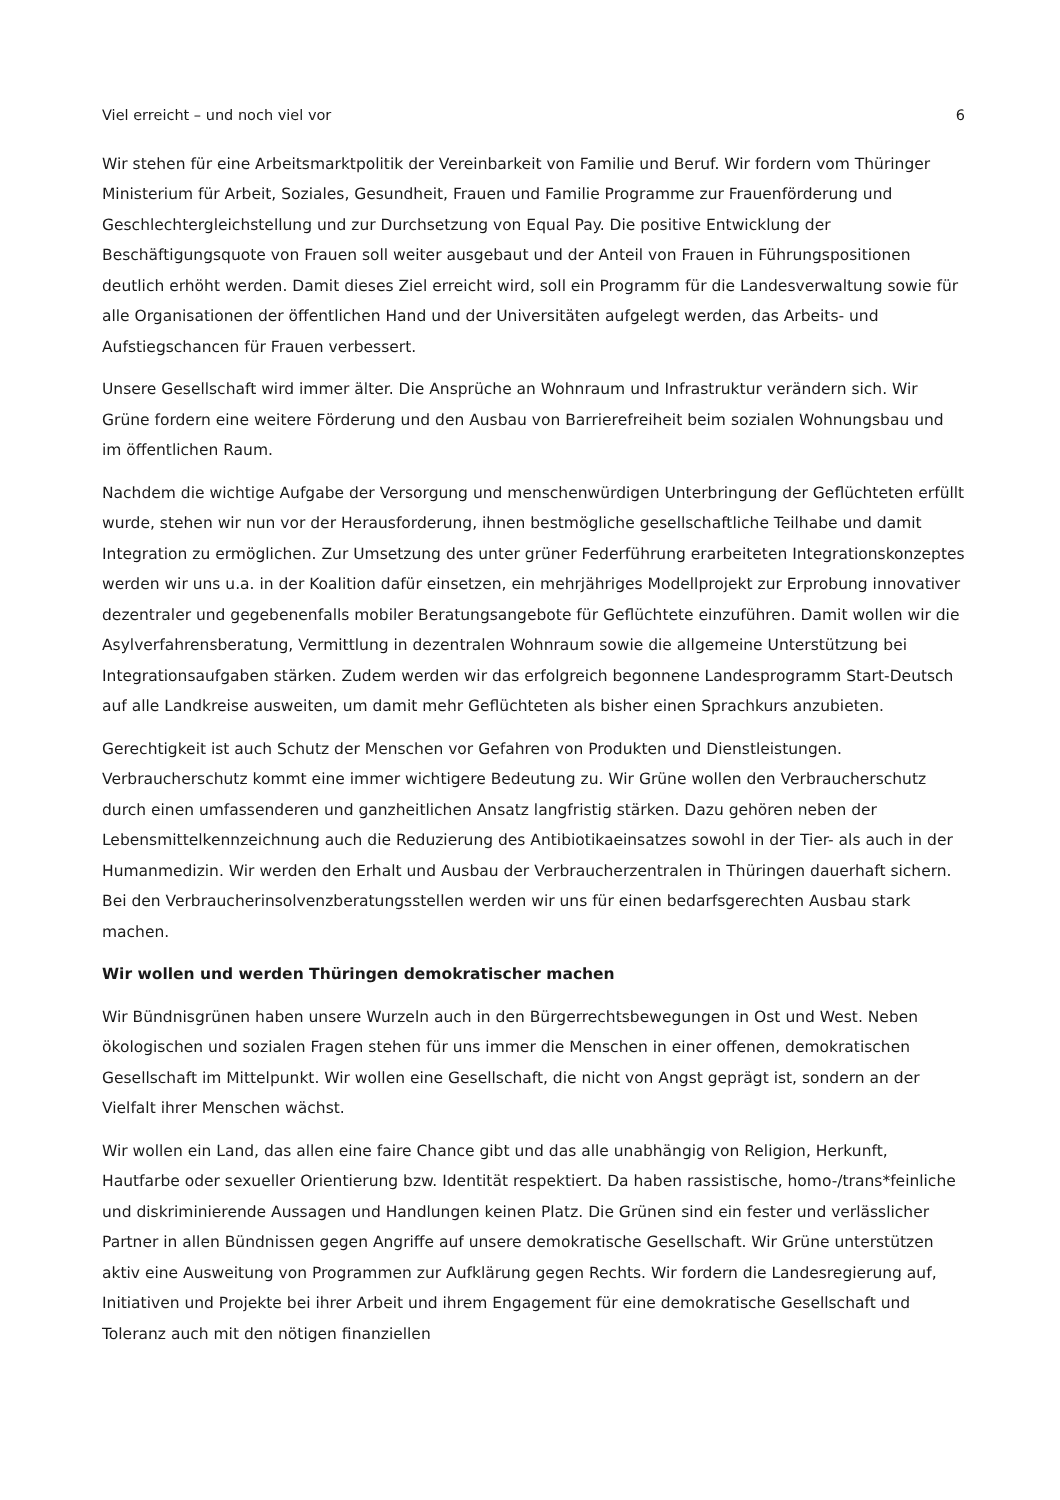Viel erreicht – und noch viel vor 6
Wir stehen für eine Arbeitsmarktpolitik der Vereinbarkeit von Familie und Beruf. Wir fordern vom Thüringer Ministerium für Arbeit, Soziales, Gesundheit, Frauen und Familie Programme zur Frauenförderung und Geschlechtergleichstellung und zur Durchsetzung von Equal Pay. Die positive Entwicklung der Beschäftigungsquote von Frauen soll weiter ausgebaut und der Anteil von Frauen in Führungspositionen deutlich erhöht werden. Damit dieses Ziel erreicht wird, soll ein Programm für die Landesverwaltung sowie für alle Organisationen der öffentlichen Hand und der Universitäten aufgelegt werden, das Arbeits- und Aufstiegschancen für Frauen verbessert.
Unsere Gesellschaft wird immer älter. Die Ansprüche an Wohnraum und Infrastruktur verändern sich. Wir Grüne fordern eine weitere Förderung und den Ausbau von Barrierefreiheit beim sozialen Wohnungsbau und im öffentlichen Raum.
Nachdem die wichtige Aufgabe der Versorgung und menschenwürdigen Unterbringung der Geflüchteten erfüllt wurde, stehen wir nun vor der Herausforderung, ihnen bestmögliche gesellschaftliche Teilhabe und damit Integration zu ermöglichen. Zur Umsetzung des unter grüner Federführung erarbeiteten Integrationskonzeptes werden wir uns u.a. in der Koalition dafür einsetzen, ein mehrjähriges Modellprojekt zur Erprobung innovativer dezentraler und gegebenenfalls mobiler Beratungsangebote für Geflüchtete einzuführen. Damit wollen wir die Asylverfahrensberatung, Vermittlung in dezentralen Wohnraum sowie die allgemeine Unterstützung bei Integrationsaufgaben stärken. Zudem werden wir das erfolgreich begonnene Landesprogramm Start-Deutsch auf alle Landkreise ausweiten, um damit mehr Geflüchteten als bisher einen Sprachkurs anzubieten.
Gerechtigkeit ist auch Schutz der Menschen vor Gefahren von Produkten und Dienstleistungen. Verbraucherschutz kommt eine immer wichtigere Bedeutung zu. Wir Grüne wollen den Verbraucherschutz durch einen umfassenderen und ganzheitlichen Ansatz langfristig stärken. Dazu gehören neben der Lebensmittelkennzeichnung auch die Reduzierung des Antibiotikaeinsatzes sowohl in der Tier- als auch in der Humanmedizin. Wir werden den Erhalt und Ausbau der Verbraucherzentralen in Thüringen dauerhaft sichern. Bei den Verbraucherinsolvenzberatungsstellen werden wir uns für einen bedarfsgerechten Ausbau stark machen.
Wir wollen und werden Thüringen demokratischer machen
Wir Bündnisgrünen haben unsere Wurzeln auch in den Bürgerrechtsbewegungen in Ost und West. Neben ökologischen und sozialen Fragen stehen für uns immer die Menschen in einer offenen, demokratischen Gesellschaft im Mittelpunkt. Wir wollen eine Gesellschaft, die nicht von Angst geprägt ist, sondern an der Vielfalt ihrer Menschen wächst.
Wir wollen ein Land, das allen eine faire Chance gibt und das alle unabhängig von Religion, Herkunft, Hautfarbe oder sexueller Orientierung bzw. Identität respektiert. Da haben rassistische, homo-/trans*feinliche und diskriminierende Aussagen und Handlungen keinen Platz. Die Grünen sind ein fester und verlässlicher Partner in allen Bündnissen gegen Angriffe auf unsere demokratische Gesellschaft. Wir Grüne unterstützen aktiv eine Ausweitung von Programmen zur Aufklärung gegen Rechts. Wir fordern die Landesregierung auf, Initiativen und Projekte bei ihrer Arbeit und ihrem Engagement für eine demokratische Gesellschaft und Toleranz auch mit den nötigen finanziellen